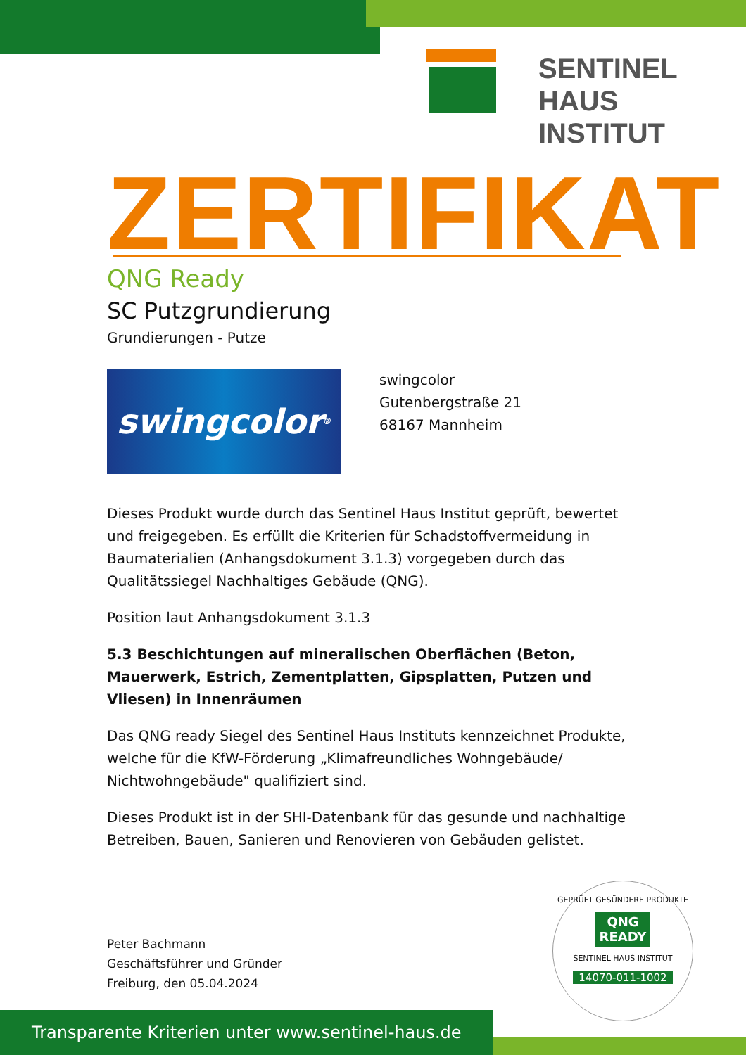SENTINEL HAUS
INSTITUT
ZERTIFIKAT
QNG Ready
SC Putzgrundierung
Grundierungen - Putze
swingcolor<sup>®</sup>
swingcolor
Gutenbergstraße 21
68167 Mannheim
Dieses Produkt wurde durch das Sentinel Haus Institut geprüft, bewertet und freigegeben. Es erfüllt die Kriterien für Schadstoffvermeidung in Baumaterialien (Anhangsdokument 3.1.3) vorgegeben durch das Qualitätssiegel Nachhaltiges Gebäude (QNG).
Position laut Anhangsdokument 3.1.3
5.3 Beschichtungen auf mineralischen Oberflächen (Beton, Mauerwerk, Estrich, Zementplatten, Gipsplatten, Putzen und Vliesen) in Innenräumen
Das QNG ready Siegel des Sentinel Haus Instituts kennzeichnet Produkte, welche für die KfW-Förderung „Klimafreundliches Wohngebäude/ Nichtwohngebäude" qualifiziert sind.
Dieses Produkt ist in der SHI-Datenbank für das gesunde und nachhaltige Betreiben, Bauen, Sanieren und Renovieren von Gebäuden gelistet.
Peter Bachmann
Geschäftsführer und Gründer
Freiburg, den 05.04.2024
GEPRÜFT GESÜNDERE PRODUKTE
QNG
READY
SENTINEL HAUS INSTITUT
14070-011-1002
Transparente Kriterien unter www.sentinel-haus.de